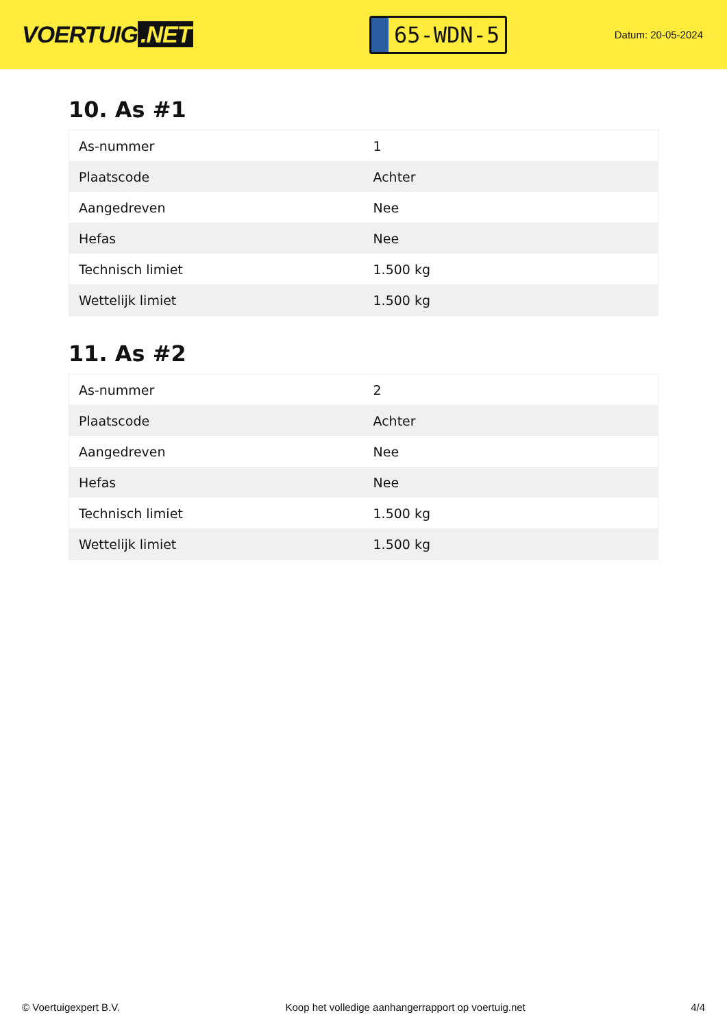VOERTUIG.NET
65-WDN-5
Datum: 20-05-2024
10. As #1
| As-nummer | 1 |
| Plaatscode | Achter |
| Aangedreven | Nee |
| Hefas | Nee |
| Technisch limiet | 1.500 kg |
| Wettelijk limiet | 1.500 kg |
11. As #2
| As-nummer | 2 |
| Plaatscode | Achter |
| Aangedreven | Nee |
| Hefas | Nee |
| Technisch limiet | 1.500 kg |
| Wettelijk limiet | 1.500 kg |
© Voertuigexpert B.V. Koop het volledige aanhangerrapport op voertuig.net 4/4